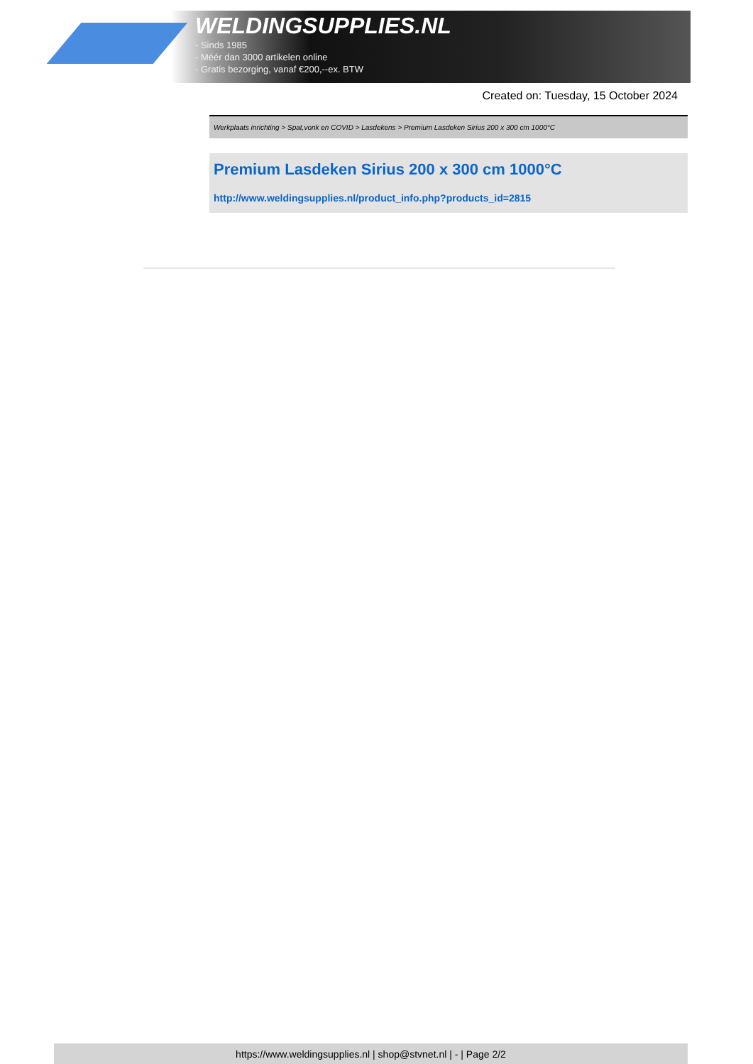WELDINGSUPPLIES.NL
- Sinds 1985
- Méér dan 3000 artikelen online
- Gratis bezorging, vanaf €200,--ex. BTW
Created on: Tuesday, 15 October 2024
Werkplaats inrichting > Spat,vonk en COVID > Lasdekens > Premium Lasdeken Sirius 200 x 300 cm 1000°C
Premium Lasdeken Sirius 200 x 300 cm 1000°C
http://www.weldingsupplies.nl/product_info.php?products_id=2815
https://www.weldingsupplies.nl | shop@stvnet.nl | - | Page 2/2